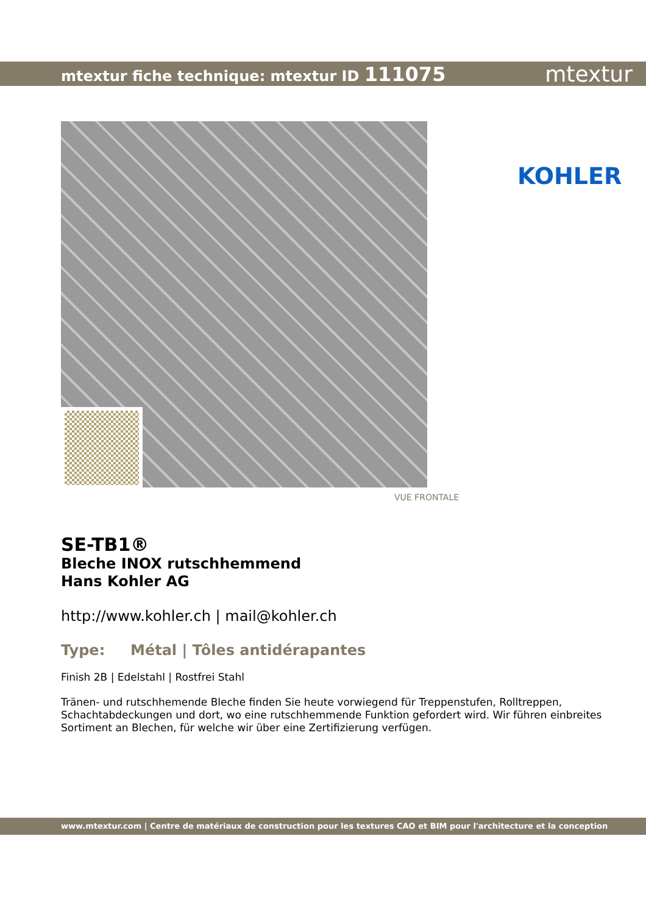mtextur fiche technique: mtextur ID 111075
mtextur
KOHLER
VUE FRONTALE
SE-TB1®
Bleche INOX rutschhemmend
Hans Kohler AG
http://www.kohler.ch | mail@kohler.ch
Type: Métal | Tôles antidérapantes
Finish 2B | Edelstahl | Rostfrei Stahl
Tränen- und rutschhemende Bleche finden Sie heute vorwiegend für Treppenstufen, Rolltreppen, Schachtabdeckungen und dort, wo eine rutschhemmende Funktion gefordert wird. Wir führen einbreites Sortiment an Blechen, für welche wir über eine Zertifizierung verfügen.
www.mtextur.com | Centre de matériaux de construction pour les textures CAO et BIM pour l'architecture et la conception